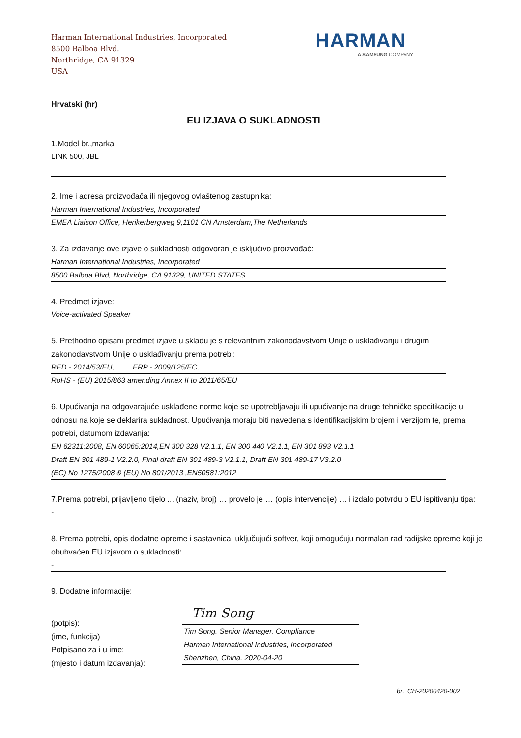Harman International Industries, Incorporated
8500 Balboa Blvd.
Northridge, CA 91329
USA
HARMAN
A SAMSUNG COMPANY
Hrvatski (hr)
EU IZJAVA O SUKLADNOSTI
1.Model br.,marka
LINK 500, JBL
2. Ime i adresa proizvođača ili njegovog ovlaštenog zastupnika:
Harman International Industries, Incorporated
EMEA Liaison Office, Herikerbergweg 9,1101 CN Amsterdam,The Netherlands
3. Za izdavanje ove izjave o sukladnosti odgovoran je isključivo proizvođač:
Harman International Industries, Incorporated
8500 Balboa Blvd, Northridge, CA 91329, UNITED STATES
4. Predmet izjave:
Voice-activated Speaker
5. Prethodno opisani predmet izjave u skladu je s relevantnim zakonodavstvom Unije o usklađivanju i drugim zakonodavstvom Unije o usklađivanju prema potrebi:
RED - 2014/53/EU, ERP - 2009/125/EC,
RoHS - (EU) 2015/863 amending Annex II to 2011/65/EU
6. Upućivanja na odgovarajuće usklađene norme koje se upotrebljavaju ili upućivanje na druge tehničke specifikacije u odnosu na koje se deklarira sukladnost. Upućivanja moraju biti navedena s identifikacijskim brojem i verzijom te, prema potrebi, datumom izdavanja:
EN 62311:2008, EN 60065:2014,EN 300 328 V2.1.1, EN 300 440 V2.1.1, EN 301 893 V2.1.1
Draft EN 301 489-1 V2.2.0, Final draft EN 301 489-3 V2.1.1, Draft EN 301 489-17 V3.2.0
(EC) No 1275/2008 & (EU) No 801/2013 ,EN50581:2012
7.Prema potrebi, prijavljeno tijelo ... (naziv, broj) … provelo je … (opis intervencije) … i izdalo potvrdu o EU ispitivanju tipa:
-
8. Prema potrebi, opis dodatne opreme i sastavnica, uključujući softver, koji omogućuju normalan rad radijske opreme koji je obuhvaćen EU izjavom o sukladnosti:
-
9. Dodatne informacije:
(potpis):
(ime, funkcija)
Potpisano za i u ime:
(mjesto i datum izdavanja):
Tim Song
Tim Song. Senior Manager. Compliance
Harman International Industries, Incorporated
Shenzhen, China. 2020-04-20
br. CH-20200420-002